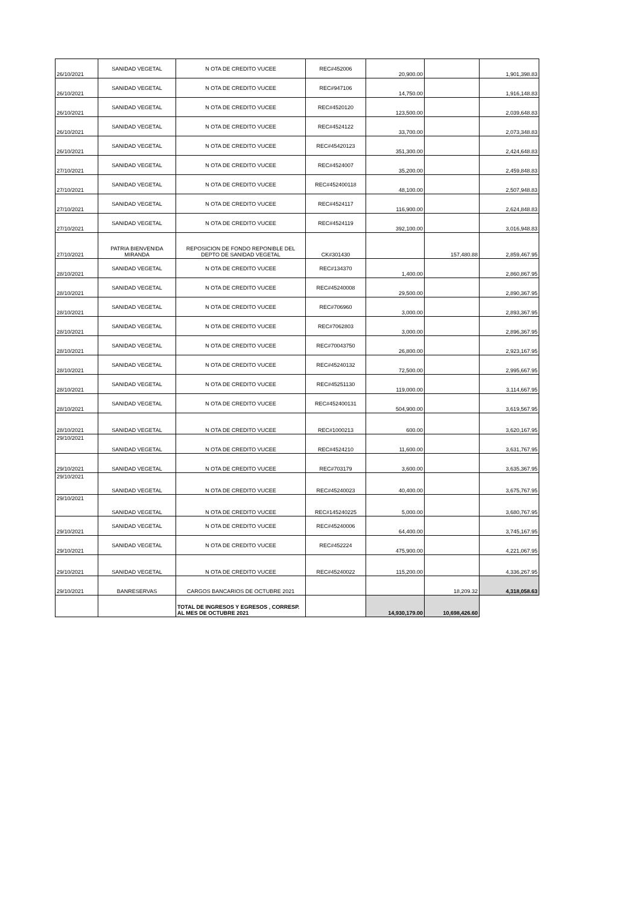| 26/10/2021 | SANIDAD VEGETAL | N OTA DE CREDITO VUCEE | REC#452006 | 20,900.00 | | 1,901,398.83 |
| 26/10/2021 | SANIDAD VEGETAL | N OTA DE CREDITO VUCEE | REC#947106 | 14,750.00 | | 1,916,148.83 |
| 26/10/2021 | SANIDAD VEGETAL | N OTA DE CREDITO VUCEE | REC#4520120 | 123,500.00 | | 2,039,648.83 |
| 26/10/2021 | SANIDAD VEGETAL | N OTA DE CREDITO VUCEE | REC#4524122 | 33,700.00 | | 2,073,348.83 |
| 26/10/2021 | SANIDAD VEGETAL | N OTA DE CREDITO VUCEE | REC#45420123 | 351,300.00 | | 2,424,648.83 |
| 27/10/2021 | SANIDAD VEGETAL | N OTA DE CREDITO VUCEE | REC#4524007 | 35,200.00 | | 2,459,848.83 |
| 27/10/2021 | SANIDAD VEGETAL | N OTA DE CREDITO VUCEE | REC#452400118 | 48,100.00 | | 2,507,948.83 |
| 27/10/2021 | SANIDAD VEGETAL | N OTA DE CREDITO VUCEE | REC#4524117 | 116,900.00 | | 2,624,848.83 |
| 27/10/2021 | SANIDAD VEGETAL | N OTA DE CREDITO VUCEE | REC#4524119 | 392,100.00 | | 3,016,948.83 |
| 27/10/2021 | PATRIA BIENVENIDA MIRANDA | REPOSICION DE FONDO REPONIBLE DEL DEPTO DE SANIDAD VEGETAL | CK#301430 | | 157,480.88 | 2,859,467.95 |
| 28/10/2021 | SANIDAD VEGETAL | N OTA DE CREDITO VUCEE | REC#134370 | 1,400.00 | | 2,860,867.95 |
| 28/10/2021 | SANIDAD VEGETAL | N OTA DE CREDITO VUCEE | REC#45240008 | 29,500.00 | | 2,890,367.95 |
| 28/10/2021 | SANIDAD VEGETAL | N OTA DE CREDITO VUCEE | REC#706960 | 3,000.00 | | 2,893,367.95 |
| 28/10/2021 | SANIDAD VEGETAL | N OTA DE CREDITO VUCEE | REC#7062803 | 3,000.00 | | 2,896,367.95 |
| 28/10/2021 | SANIDAD VEGETAL | N OTA DE CREDITO VUCEE | REC#70043750 | 26,800.00 | | 2,923,167.95 |
| 28/10/2021 | SANIDAD VEGETAL | N OTA DE CREDITO VUCEE | REC#45240132 | 72,500.00 | | 2,995,667.95 |
| 28/10/2021 | SANIDAD VEGETAL | N OTA DE CREDITO VUCEE | REC#45251130 | 119,000.00 | | 3,114,667.95 |
| 28/10/2021 | SANIDAD VEGETAL | N OTA DE CREDITO VUCEE | REC#452400131 | 504,900.00 | | 3,619,567.95 |
| 28/10/2021 | SANIDAD VEGETAL | N OTA DE CREDITO VUCEE | REC#1000213 | 600.00 | | 3,620,167.95 |
| 29/10/2021 | SANIDAD VEGETAL | N OTA DE CREDITO VUCEE | REC#4524210 | 11,600.00 | | 3,631,767.95 |
| 29/10/2021 | SANIDAD VEGETAL | N OTA DE CREDITO VUCEE | REC#703179 | 3,600.00 | | 3,635,367.95 |
| 29/10/2021 | SANIDAD VEGETAL | N OTA DE CREDITO VUCEE | REC#45240023 | 40,400.00 | | 3,675,767.95 |
| 29/10/2021 | SANIDAD VEGETAL | N OTA DE CREDITO VUCEE | REC#145240225 | 5,000.00 | | 3,680,767.95 |
| 29/10/2021 | SANIDAD VEGETAL | N OTA DE CREDITO VUCEE | REC#45240006 | 64,400.00 | | 3,745,167.95 |
| 29/10/2021 | SANIDAD VEGETAL | N OTA DE CREDITO VUCEE | REC#452224 | 475,900.00 | | 4,221,067.95 |
| 29/10/2021 | SANIDAD VEGETAL | N OTA DE CREDITO VUCEE | REC#45240022 | 115,200.00 | | 4,336,267.95 |
| 29/10/2021 | BANRESERVAS | CARGOS BANCARIOS DE OCTUBRE 2021 | | | 18,209.32 | 4,318,058.63 |
| | | TOTAL DE INGRESOS Y EGRESOS , CORRESP. AL MES DE OCTUBRE 2021 | | 14,930,179.00 | 10,698,426.60 | |